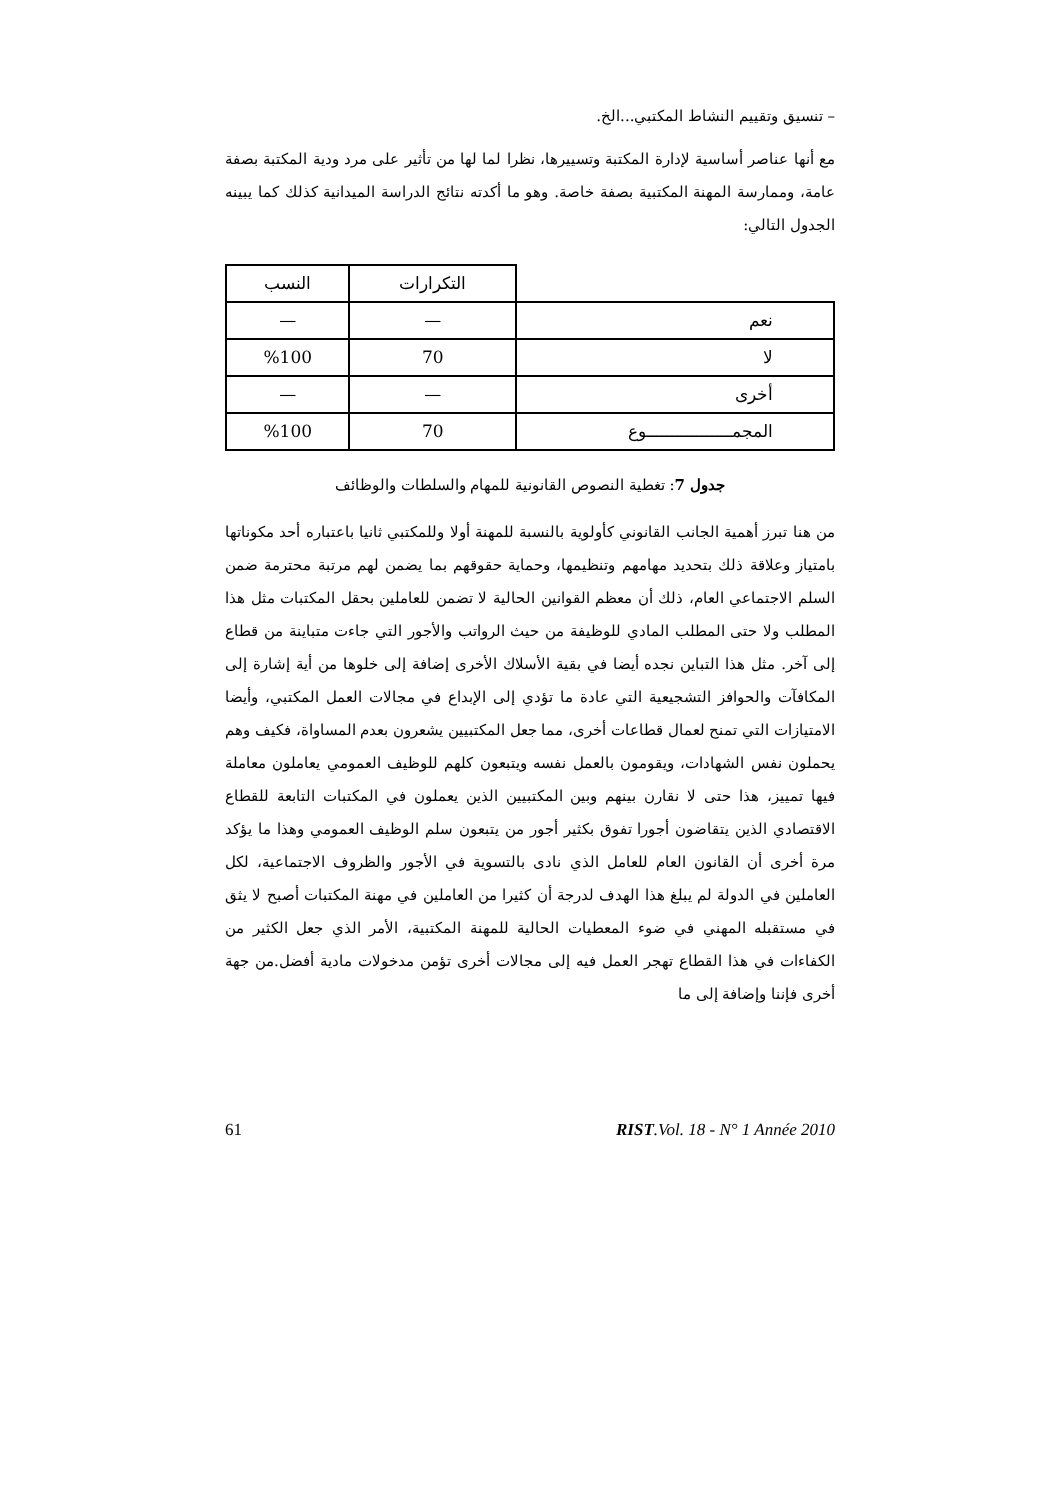– تنسيق وتقييم النشاط المكتبي...الخ.
مع أنها عناصر أساسية لإدارة المكتبة وتسييرها، نظرا لما لها من تأثير على مرد ودية المكتبة بصفة عامة، وممارسة المهنة المكتبية بصفة خاصة. وهو ما أكدته نتائج الدراسة الميدانية كذلك كما يبينه الجدول التالي:
| | التكرارات | النسب |
| --- | --- | --- |
| نعم | — | — |
| لا | 70 | %100 |
| أخرى | — | — |
| المجمـــــــــــــــــوع | 70 | %100 |
جدول 7: تغطية النصوص القانونية للمهام والسلطات والوظائف
من هنا تبرز أهمية الجانب القانوني كأولوية بالنسبة للمهنة أولا وللمكتبي ثانيا باعتباره أحد مكوناتها بامتياز وعلاقة ذلك بتحديد مهامهم وتنظيمها، وحماية حقوقهم بما يضمن لهم مرتبة محترمة ضمن السلم الاجتماعي العام، ذلك أن معظم القوانين الحالية لا تضمن للعاملين بحقل المكتبات مثل هذا المطلب ولا حتى المطلب المادي للوظيفة من حيث الرواتب والأجور التي جاءت متباينة من قطاع إلى آخر. مثل هذا التباين نجده أيضا في بقية الأسلاك الأخرى إضافة إلى خلوها من أية إشارة إلى المكافآت والحوافز التشجيعية التي عادة ما تؤدي إلى الإبداع في مجالات العمل المكتبي، وأيضا الامتيازات التي تمنح لعمال قطاعات أخرى، مما جعل المكتبيين يشعرون بعدم المساواة، فكيف وهم يحملون نفس الشهادات، ويقومون بالعمل نفسه ويتبعون كلهم للوظيف العمومي يعاملون معاملة فيها تمييز، هذا حتى لا نقارن بينهم وبين المكتبيين الذين يعملون في المكتبات التابعة للقطاع الاقتصادي الذين يتقاضون أجورا تفوق بكثير أجور من يتبعون سلم الوظيف العمومي وهذا ما يؤكد مرة أخرى أن القانون العام للعامل الذي نادى بالتسوية في الأجور والظروف الاجتماعية، لكل العاملين في الدولة لم يبلغ هذا الهدف لدرجة أن كثيرا من العاملين في مهنة المكتبات أصبح لا يثق في مستقبله المهني في ضوء المعطيات الحالية للمهنة المكتبية، الأمر الذي جعل الكثير من الكفاءات في هذا القطاع تهجر العمل فيه إلى مجالات أخرى تؤمن مدخولات مادية أفضل.من جهة أخرى فإننا وإضافة إلى ما
61 RIST.Vol. 18 - N° 1 Année 2010